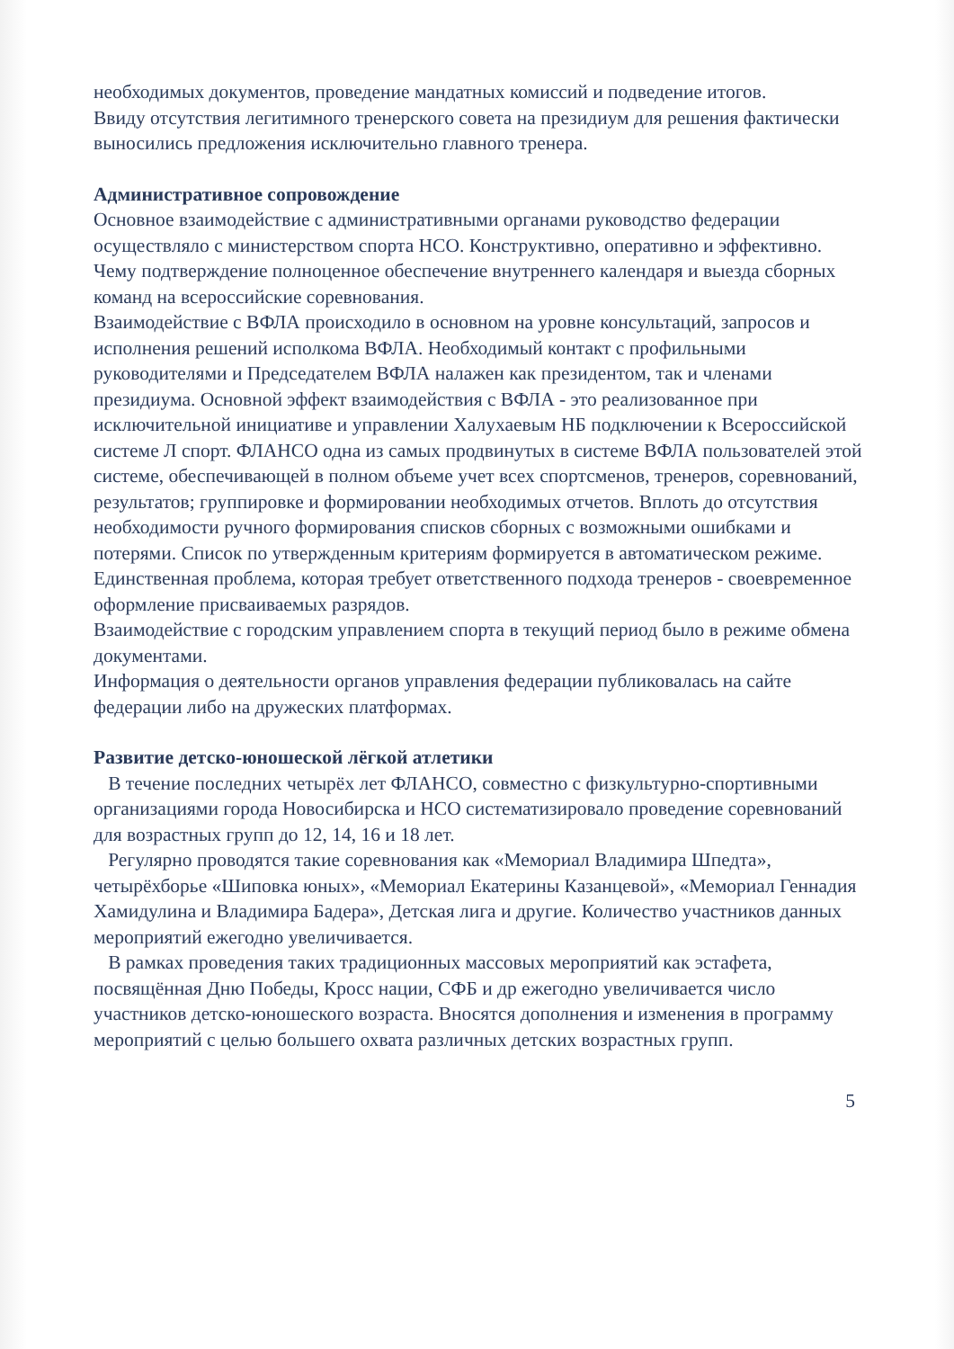необходимых документов, проведение мандатных комиссий и подведение итогов.
Ввиду отсутствия легитимного тренерского совета на президиум для решения фактически выносились предложения исключительно главного тренера.
Административное сопровождение
Основное взаимодействие с административными органами руководство федерации осуществляло с министерством спорта НСО. Конструктивно, оперативно и эффективно. Чему подтверждение полноценное обеспечение внутреннего календаря и выезда сборных команд на всероссийские соревнования.
Взаимодействие с ВФЛА происходило в основном на уровне консультаций, запросов и исполнения решений исполкома ВФЛА. Необходимый контакт с профильными руководителями и Председателем ВФЛА налажен как президентом, так и членами президиума. Основной эффект взаимодействия с ВФЛА - это реализованное при исключительной инициативе и управлении Халухаевым НБ подключении к Всероссийской системе Л спорт. ФЛАНСО одна из самых продвинутых в системе ВФЛА пользователей этой системе, обеспечивающей в полном объеме учет всех спортсменов, тренеров, соревнований, результатов; группировке и формировании необходимых отчетов. Вплоть до отсутствия необходимости ручного формирования списков сборных с возможными ошибками и потерями. Список по утвержденным критериям формируется в автоматическом режиме. Единственная проблема, которая требует ответственного подхода тренеров - своевременное оформление присваиваемых разрядов.
Взаимодействие с городским управлением спорта в текущий период было в режиме обмена документами.
Информация о деятельности органов управления федерации публиковалась на сайте федерации либо на дружеских платформах.
Развитие детско-юношеской лёгкой атлетики
В течение последних четырёх лет ФЛАНСО, совместно с физкультурно-спортивными организациями города Новосибирска и НСО систематизировало проведение соревнований для возрастных групп до 12, 14, 16 и 18 лет.
Регулярно проводятся такие соревнования как «Мемориал Владимира Шпедта», четырёхборье «Шиповка юных», «Мемориал Екатерины Казанцевой», «Мемориал Геннадия Хамидулина и Владимира Бадера», Детская лига и другие. Количество участников данных мероприятий ежегодно увеличивается.
В рамках проведения таких традиционных массовых мероприятий как эстафета, посвящённая Дню Победы, Кросс нации, СФБ и др ежегодно увеличивается число участников детско-юношеского возраста. Вносятся дополнения и изменения в программу мероприятий с целью большего охвата различных детских возрастных групп.
5